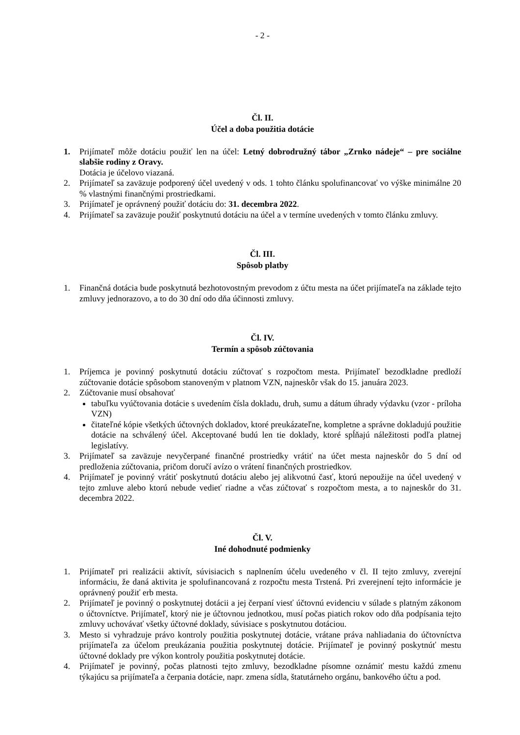- 2 -
Čl. II.
Účel a doba použitia dotácie
1. Prijímateľ môže dotáciu použiť len na účel: Letný dobrodružný tábor „Zrnko nádeje“ – pre sociálne slabšie rodiny z Oravy.
Dotácia je účelovo viazaná.
2. Prijímateľ sa zaväzuje podporený účel uvedený v ods. 1 tohto článku spolufinancovať vo výške minimálne 20 % vlastnými finančnými prostriedkami.
3. Prijímateľ je oprávnený použiť dotáciu do: 31. decembra 2022.
4. Prijímateľ sa zaväzuje použiť poskytnutú dotáciu na účel a v termíne uvedených v tomto článku zmluvy.
Čl. III.
Spôsob platby
1. Finančná dotácia bude poskytnutá bezhotovostným prevodom z účtu mesta na účet prijímateľa na základe tejto zmluvy jednorazovo, a to do 30 dní odo dňa účinnosti zmluvy.
Čl. IV.
Termín a spôsob zúčtovania
1. Príjemca je povinný poskytnutú dotáciu zúčtovať s rozpočtom mesta. Prijímateľ bezodkladne predloží zúčtovanie dotácie spôsobom stanoveným v platnom VZN, najneskôr však do 15. januára 2023.
2. Zúčtovanie musí obsahovať
tabuľku vyúčtovania dotácie s uvedením čísla dokladu, druh, sumu a dátum úhrady výdavku (vzor - príloha VZN)
čitateľné kópie všetkých účtovných dokladov, ktoré preukázateľne, kompletne a správne dokladujú použitie dotácie na schválený účel. Akceptované budú len tie doklady, ktoré spĺňajú náležitosti podľa platnej legislatívy.
3. Prijímateľ sa zaväzuje nevyčerpané finančné prostriedky vrátiť na účet mesta najneskôr do 5 dní od predloženia zúčtovania, pričom doručí avízo o vrátení finančných prostriedkov.
4. Prijímateľ je povinný vrátiť poskytnutú dotáciu alebo jej alikvotnú časť, ktorú nepoužije na účel uvedený v tejto zmluve alebo ktorú nebude vedieť riadne a včas zúčtovať s rozpočtom mesta, a to najneskôr do 31. decembra 2022.
Čl. V.
Iné dohodnuté podmienky
1. Prijímateľ pri realizácii aktivít, súvisiacich s naplnením účelu uvedeného v čl. II tejto zmluvy, zverejní informáciu, že daná aktivita je spolufinancovaná z rozpočtu mesta Trstená. Pri zverejnení tejto informácie je oprávnený použiť erb mesta.
2. Prijímateľ je povinný o poskytnutej dotácii a jej čerpaní viesť účtovnú evidenciu v súlade s platným zákonom o účtovníctve. Prijímateľ, ktorý nie je účtovnou jednotkou, musí počas piatich rokov odo dňa podpísania tejto zmluvy uchovávať všetky účtovné doklady, súvisiace s poskytnutou dotáciou.
3. Mesto si vyhradzuje právo kontroly použitia poskytnutej dotácie, vrátane práva nahliadania do účtovníctva prijímateľa za účelom preukázania použitia poskytnutej dotácie. Prijímateľ je povinný poskytnúť mestu účtovné doklady pre výkon kontroly použitia poskytnutej dotácie.
4. Prijímateľ je povinný, počas platnosti tejto zmluvy, bezodkladne písomne oznámiť mestu každú zmenu týkajúcu sa prijímateľa a čerpania dotácie, napr. zmena sídla, štatutárneho orgánu, bankového účtu a pod.